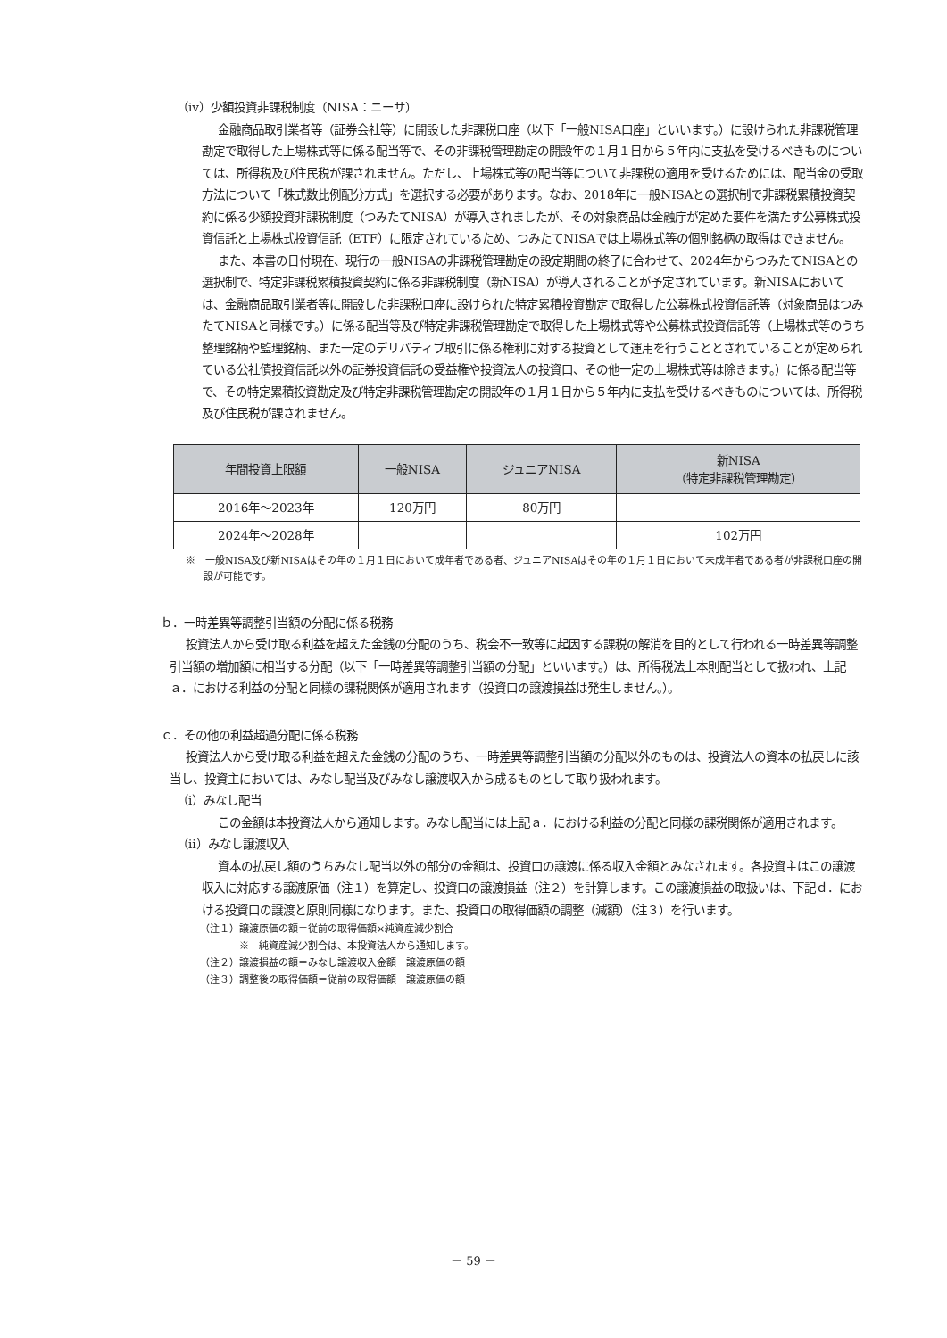（ⅳ）少額投資非課税制度（NISA：ニーサ）
金融商品取引業者等（証券会社等）に開設した非課税口座（以下「一般NISA口座」といいます。）に設けられた非課税管理勘定で取得した上場株式等に係る配当等で、その非課税管理勘定の開設年の１月１日から５年内に支払を受けるべきものについては、所得税及び住民税が課されません。ただし、上場株式等の配当等について非課税の適用を受けるためには、配当金の受取方法について「株式数比例配分方式」を選択する必要があります。なお、2018年に一般NISAとの選択制で非課税累積投資契約に係る少額投資非課税制度（つみたてNISA）が導入されましたが、その対象商品は金融庁が定めた要件を満たす公募株式投資信託と上場株式投資信託（ETF）に限定されているため、つみたてNISAでは上場株式等の個別銘柄の取得はできません。
また、本書の日付現在、現行の一般NISAの非課税管理勘定の設定期間の終了に合わせて、2024年からつみたてNISAとの選択制で、特定非課税累積投資契約に係る非課税制度（新NISA）が導入されることが予定されています。新NISAにおいては、金融商品取引業者等に開設した非課税口座に設けられた特定累積投資勘定で取得した公募株式投資信託等（対象商品はつみたてNISAと同様です。）に係る配当等及び特定非課税管理勘定で取得した上場株式等や公募株式投資信託等（上場株式等のうち整理銘柄や監理銘柄、また一定のデリバティブ取引に係る権利に対する投資として運用を行うこととされていることが定められている公社債投資信託以外の証券投資信託の受益権や投資法人の投資口、その他一定の上場株式等は除きます。）に係る配当等で、その特定累積投資勘定及び特定非課税管理勘定の開設年の１月１日から５年内に支払を受けるべきものについては、所得税及び住民税が課されません。
| 年間投資上限額 | 一般NISA | ジュニアNISA | 新NISA （特定非課税管理勘定） |
| --- | --- | --- | --- |
| 2016年～2023年 | 120万円 | 80万円 | |
| 2024年～2028年 | | | 102万円 |
※　一般NISA及び新NISAはその年の１月１日において成年者である者、ジュニアNISAはその年の１月１日において未成年者である者が非課税口座の開設が可能です。
ｂ．一時差異等調整引当額の分配に係る税務
投資法人から受け取る利益を超えた金銭の分配のうち、税会不一致等に起因する課税の解消を目的として行われる一時差異等調整引当額の増加額に相当する分配（以下「一時差異等調整引当額の分配」といいます。）は、所得税法上本則配当として扱われ、上記ａ．における利益の分配と同様の課税関係が適用されます（投資口の譲渡損益は発生しません。）。
ｃ．その他の利益超過分配に係る税務
投資法人から受け取る利益を超えた金銭の分配のうち、一時差異等調整引当額の分配以外のものは、投資法人の資本の払戻しに該当し、投資主においては、みなし配当及びみなし譲渡収入から成るものとして取り扱われます。
（ⅰ）みなし配当
この金額は本投資法人から通知します。みなし配当には上記ａ．における利益の分配と同様の課税関係が適用されます。
（ⅱ）みなし譲渡収入
資本の払戻し額のうちみなし配当以外の部分の金額は、投資口の譲渡に係る収入金額とみなされます。各投資主はこの譲渡収入に対応する譲渡原価（注１）を算定し、投資口の譲渡損益（注２）を計算します。この譲渡損益の取扱いは、下記ｄ．における投資口の譲渡と原則同様になります。また、投資口の取得価額の調整（減額）（注３）を行います。
（注１）譲渡原価の額＝従前の取得価額×純資産減少割合
※　純資産減少割合は、本投資法人から通知します。
（注２）譲渡損益の額＝みなし譲渡収入金額－譲渡原価の額
（注３）調整後の取得価額＝従前の取得価額－譲渡原価の額
－ 59 －